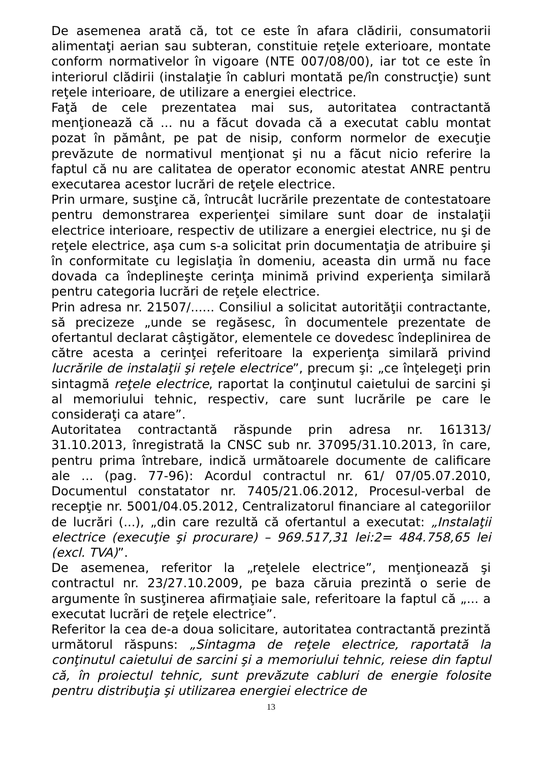De asemenea arată că, tot ce este în afara clădirii, consumatorii alimentaţi aerian sau subteran, constituie reţele exterioare, montate conform normativelor în vigoare (NTE 007/08/00), iar tot ce este în interiorul clădirii (instalaţie în cabluri montată pe/în construcţie) sunt reţele interioare, de utilizare a energiei electrice.
Faţă de cele prezentatea mai sus, autoritatea contractantă menţionează că ... nu a făcut dovada că a executat cablu montat pozat în pământ, pe pat de nisip, conform normelor de execuţie prevăzute de normativul menţionat şi nu a făcut nicio referire la faptul că nu are calitatea de operator economic atestat ANRE pentru executarea acestor lucrări de reţele electrice.
Prin urmare, susţine că, întrucât lucrările prezentate de contestatoare pentru demonstrarea experienţei similare sunt doar de instalaţii electrice interioare, respectiv de utilizare a energiei electrice, nu şi de reţele electrice, aşa cum s-a solicitat prin documentaţia de atribuire şi în conformitate cu legislaţia în domeniu, aceasta din urmă nu face dovada ca îndeplineşte cerinţa minimă privind experienţa similară pentru categoria lucrări de reţele electrice.
Prin adresa nr. 21507/...... Consiliul a solicitat autorităţii contractante, să precizeze „unde se regăsesc, în documentele prezentate de ofertantul declarat câştigător, elementele ce dovedesc îndeplinirea de către acesta a cerinţei referitoare la experienţa similară privind lucrările de instalaţii şi reţele electrice”, precum şi: „ce înţelegeţi prin sintagmă reţele electrice, raportat la conţinutul caietului de sarcini şi al memoriului tehnic, respectiv, care sunt lucrările pe care le consideraţi ca atare”.
Autoritatea contractantă răspunde prin adresa nr. 161313/ 31.10.2013, înregistrată la CNSC sub nr. 37095/31.10.2013, în care, pentru prima întrebare, indică următoarele documente de calificare ale ... (pag. 77-96): Acordul contractul nr. 61/ 07/05.07.2010, Documentul constatator nr. 7405/21.06.2012, Procesul-verbal de recepţie nr. 5001/04.05.2012, Centralizatorul financiare al categoriilor de lucrări (...), „din care rezultă că ofertantul a executat: „Instalaţii electrice (execuţie şi procurare) – 969.517,31 lei:2= 484.758,65 lei (excl. TVA)”.
De asemenea, referitor la „reţelele electrice”, menţionează şi contractul nr. 23/27.10.2009, pe baza căruia prezintă o serie de argumente în susţinerea afirmaţiaie sale, referitoare la faptul că „... a executat lucrări de reţele electrice”.
Referitor la cea de-a doua solicitare, autoritatea contractantă prezintă următorul răspuns: „Sintagma de reţele electrice, raportată la conţinutul caietului de sarcini şi a memoriului tehnic, reiese din faptul că, în proiectul tehnic, sunt prevăzute cabluri de energie folosite pentru distribuţia şi utilizarea energiei electrice de
13